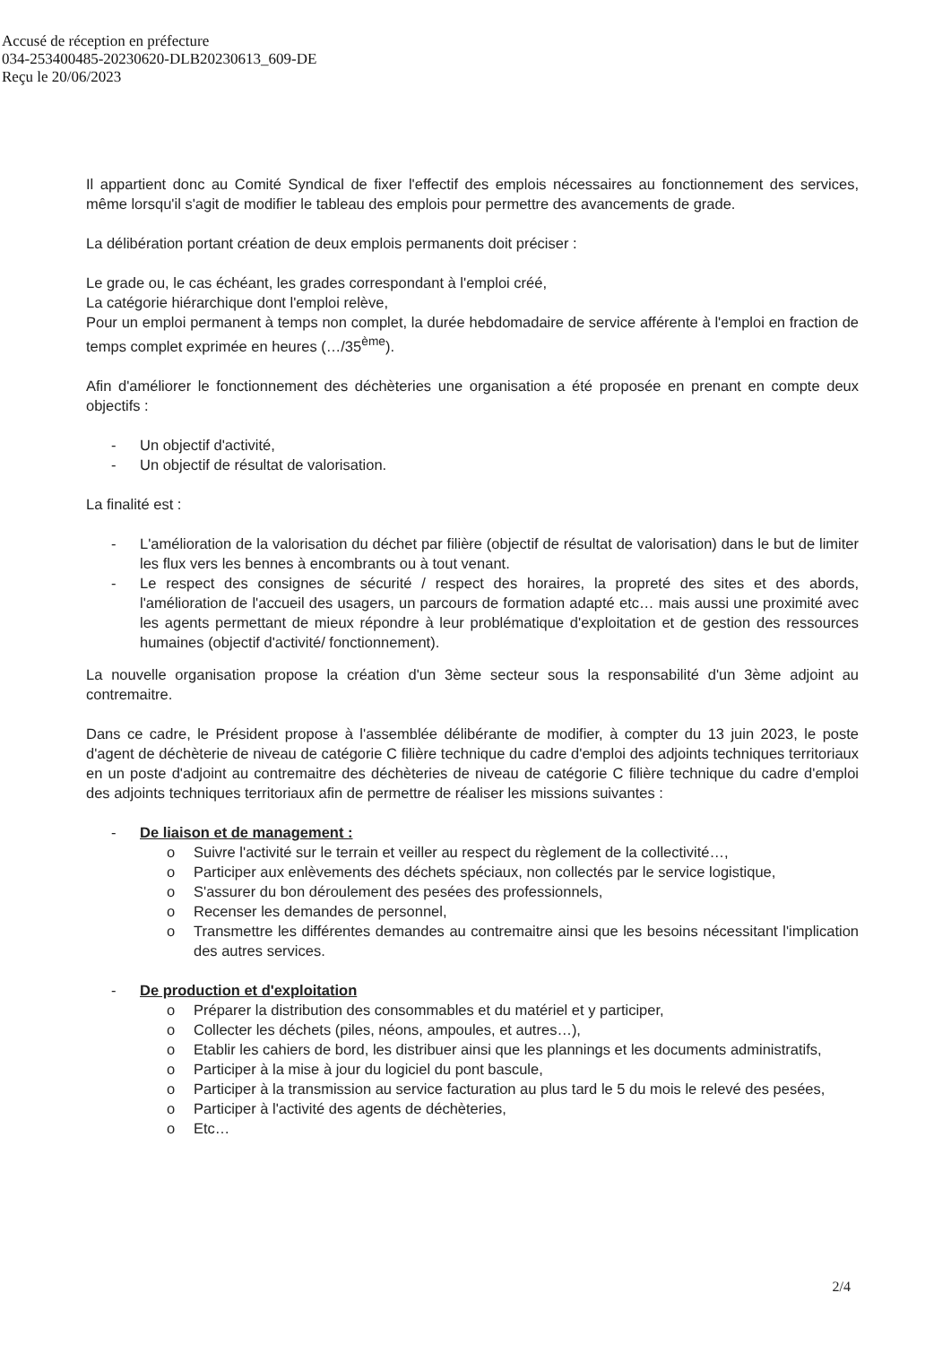Accusé de réception en préfecture
034-253400485-20230620-DLB20230613_609-DE
Reçu le 20/06/2023
Il appartient donc au Comité Syndical de fixer l'effectif des emplois nécessaires au fonctionnement des services, même lorsqu'il s'agit de modifier le tableau des emplois pour permettre des avancements de grade.
La délibération portant création de deux emplois permanents doit préciser :
Le grade ou, le cas échéant, les grades correspondant à l'emploi créé,
La catégorie hiérarchique dont l'emploi relève,
Pour un emploi permanent à temps non complet, la durée hebdomadaire de service afférente à l'emploi en fraction de temps complet exprimée en heures (…/35<sup>ème</sup>).
Afin d'améliorer le fonctionnement des déchèteries une organisation a été proposée en prenant en compte deux objectifs :
- Un objectif d'activité,
- Un objectif de résultat de valorisation.
La finalité est :
- L'amélioration de la valorisation du déchet par filière (objectif de résultat de valorisation) dans le but de limiter les flux vers les bennes à encombrants ou à tout venant.
- Le respect des consignes de sécurité / respect des horaires, la propreté des sites et des abords, l'amélioration de l'accueil des usagers, un parcours de formation adapté etc… mais aussi une proximité avec les agents permettant de mieux répondre à leur problématique d'exploitation et de gestion des ressources humaines (objectif d'activité/ fonctionnement).
La nouvelle organisation propose la création d'un 3ème secteur sous la responsabilité d'un 3ème adjoint au contremaitre.
Dans ce cadre, le Président propose à l'assemblée délibérante de modifier, à compter du 13 juin 2023, le poste d'agent de déchèterie de niveau de catégorie C filière technique du cadre d'emploi des adjoints techniques territoriaux en un poste d'adjoint au contremaitre des déchèteries de niveau de catégorie C filière technique du cadre d'emploi des adjoints techniques territoriaux afin de permettre de réaliser les missions suivantes :
- De liaison et de management :
o Suivre l'activité sur le terrain et veiller au respect du règlement de la collectivité…,
o Participer aux enlèvements des déchets spéciaux, non collectés par le service logistique,
o S'assurer du bon déroulement des pesées des professionnels,
o Recenser les demandes de personnel,
o Transmettre les différentes demandes au contremaitre ainsi que les besoins nécessitant l'implication des autres services.
- De production et d'exploitation
o Préparer la distribution des consommables et du matériel et y participer,
o Collecter les déchets (piles, néons, ampoules, et autres…),
o Etablir les cahiers de bord, les distribuer ainsi que les plannings et les documents administratifs,
o Participer à la mise à jour du logiciel du pont bascule,
o Participer à la transmission au service facturation au plus tard le 5 du mois le relevé des pesées,
o Participer à l'activité des agents de déchèteries,
o Etc…
2/4